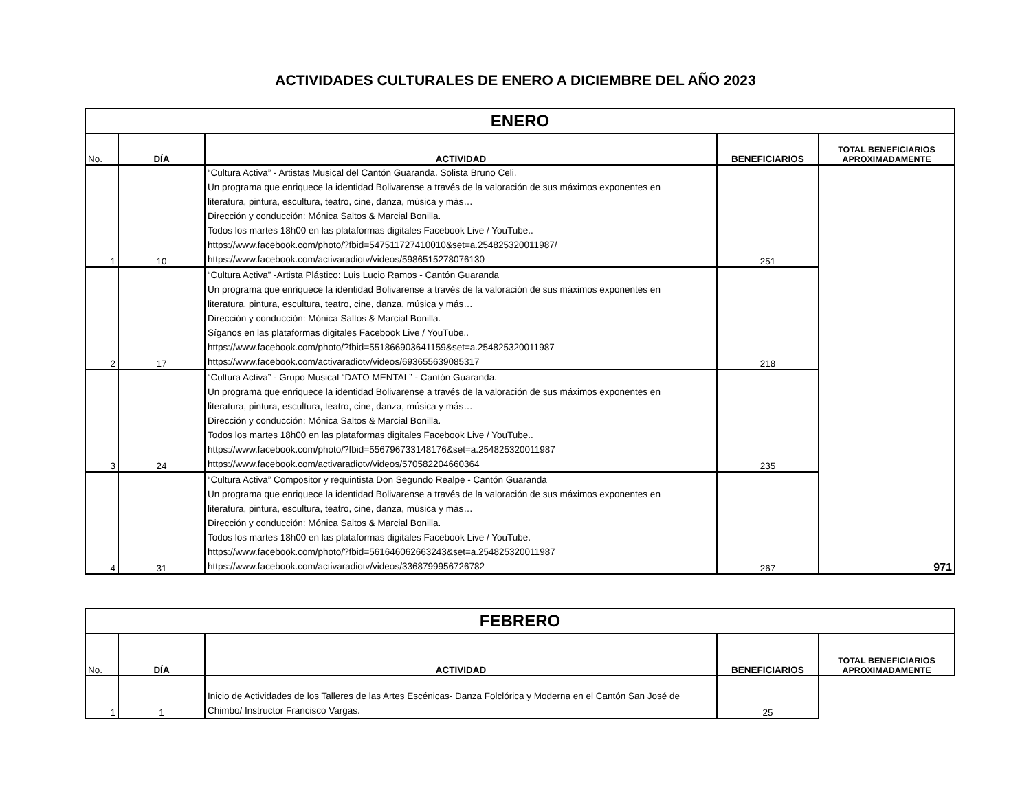ACTIVIDADES CULTURALES DE ENERO A DICIEMBRE DEL AÑO 2023
| ENERO | | | | |
| No. | DÍA | ACTIVIDAD | BENEFICIARIOS | TOTAL BENEFICIARIOS APROXIMADAMENTE |
| 1 | 10 | “Cultura Activa” - Artistas Musical del Cantón Guaranda. Solista Bruno Celi. Un programa que enriquece la identidad Bolivarense a través de la valoración de sus máximos exponentes en literatura, pintura, escultura, teatro, cine, danza, música y más… Dirección y conducción: Mónica Saltos & Marcial Bonilla. Todos los martes 18h00 en las plataformas digitales Facebook Live / YouTube.. https://www.facebook.com/photo/?fbid=547511727410010&set=a.254825320011987/ https://www.facebook.com/activaradiotv/videos/5986515278076130 | 251 | 971 |
| 2 | 17 | “Cultura Activa” -Artista Plástico: Luis Lucio Ramos - Cantón Guaranda Un programa que enriquece la identidad Bolivarense a través de la valoración de sus máximos exponentes en literatura, pintura, escultura, teatro, cine, danza, música y más… Dirección y conducción: Mónica Saltos & Marcial Bonilla. Síganos en las plataformas digitales Facebook Live / YouTube.. https://www.facebook.com/photo/?fbid=551866903641159&set=a.254825320011987 https://www.facebook.com/activaradiotv/videos/693655639085317 | 218 | |
| 3 | 24 | “Cultura Activa” - Grupo Musical “DATO MENTAL” - Cantón Guaranda. Un programa que enriquece la identidad Bolivarense a través de la valoración de sus máximos exponentes en literatura, pintura, escultura, teatro, cine, danza, música y más… Dirección y conducción: Mónica Saltos & Marcial Bonilla. Todos los martes 18h00 en las plataformas digitales Facebook Live / YouTube.. https://www.facebook.com/photo/?fbid=556796733148176&set=a.254825320011987 https://www.facebook.com/activaradiotv/videos/570582204660364 | 235 | |
| 4 | 31 | “Cultura Activa” Compositor y requintista Don Segundo Realpe - Cantón Guaranda Un programa que enriquece la identidad Bolivarense a través de la valoración de sus máximos exponentes en literatura, pintura, escultura, teatro, cine, danza, música y más… Dirección y conducción: Mónica Saltos & Marcial Bonilla. Todos los martes 18h00 en las plataformas digitales Facebook Live / YouTube. https://www.facebook.com/photo/?fbid=561646062663243&set=a.254825320011987 https://www.facebook.com/activaradiotv/videos/3368799956726782 | 267 | |
| FEBRERO | | | | |
| No. | DÍA | ACTIVIDAD | BENEFICIARIOS | TOTAL BENEFICIARIOS APROXIMADAMENTE |
| 1 | 1 | Inicio de Actividades de los Talleres de las Artes Escénicas- Danza Folclórica y Moderna en el Cantón San José de Chimbo/ Instructor Francisco Vargas. | 25 | |